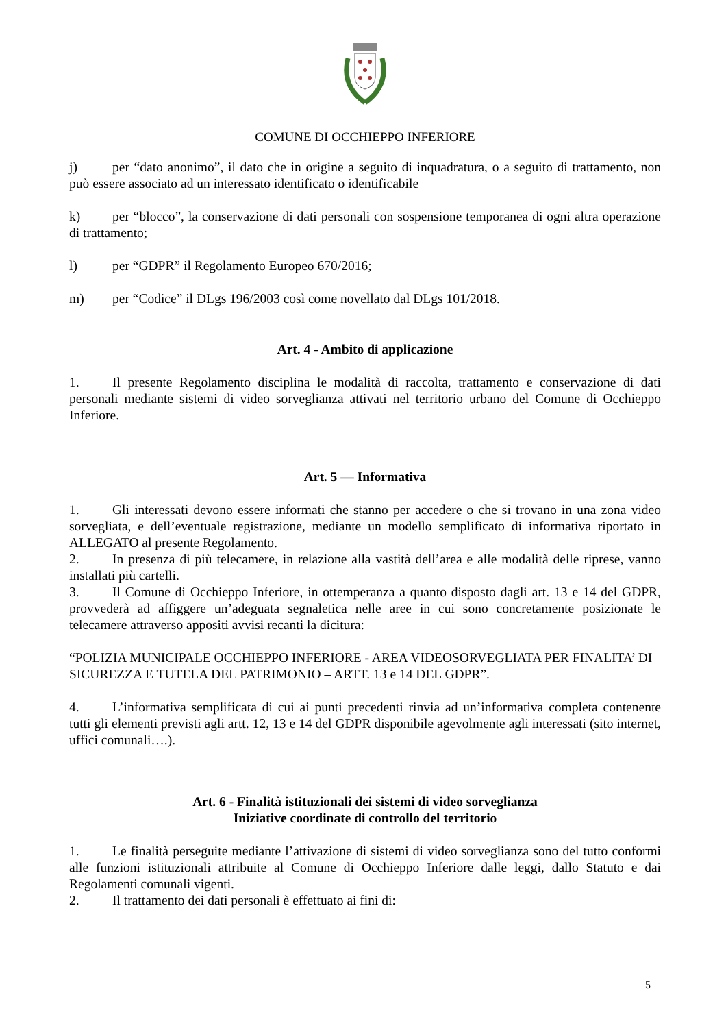COMUNE DI OCCHIEPPO INFERIORE
j) per “dato anonimo”, il dato che in origine a seguito di inquadratura, o a seguito di trattamento, non può essere associato ad un interessato identificato o identificabile
k) per “blocco”, la conservazione di dati personali con sospensione temporanea di ogni altra operazione di trattamento;
l) per “GDPR” il Regolamento Europeo 670/2016;
m) per “Codice” il DLgs 196/2003 così come novellato dal DLgs 101/2018.
Art. 4 - Ambito di applicazione
1. Il presente Regolamento disciplina le modalità di raccolta, trattamento e conservazione di dati personali mediante sistemi di video sorveglianza attivati nel territorio urbano del Comune di Occhieppo Inferiore.
Art. 5 — Informativa
1. Gli interessati devono essere informati che stanno per accedere o che si trovano in una zona video sorvegliata, e dell’eventuale registrazione, mediante un modello semplificato di informativa riportato in ALLEGATO al presente Regolamento.
2. In presenza di più telecamere, in relazione alla vastità dell’area e alle modalità delle riprese, vanno installati più cartelli.
3. Il Comune di Occhieppo Inferiore, in ottemperanza a quanto disposto dagli art. 13 e 14 del GDPR, provvederà ad affiggere un’adeguata segnaletica nelle aree in cui sono concretamente posizionate le telecamere attraverso appositi avvisi recanti la dicitura:
“POLIZIA MUNICIPALE OCCHIEPPO INFERIORE - AREA VIDEOSORVEGLIATA PER FINALITA’ DI SICUREZZA E TUTELA DEL PATRIMONIO – ARTT. 13 e 14 DEL GDPR”.
4. L’informativa semplificata di cui ai punti precedenti rinvia ad un’informativa completa contenente tutti gli elementi previsti agli artt. 12, 13 e 14 del GDPR disponibile agevolmente agli interessati (sito internet, uffici comunali….).
Art. 6 - Finalità istituzionali dei sistemi di video sorveglianza
Iniziative coordinate di controllo del territorio
1. Le finalità perseguite mediante l’attivazione di sistemi di video sorveglianza sono del tutto conformi alle funzioni istituzionali attribuite al Comune di Occhieppo Inferiore dalle leggi, dallo Statuto e dai Regolamenti comunali vigenti.
2. Il trattamento dei dati personali è effettuato ai fini di:
5